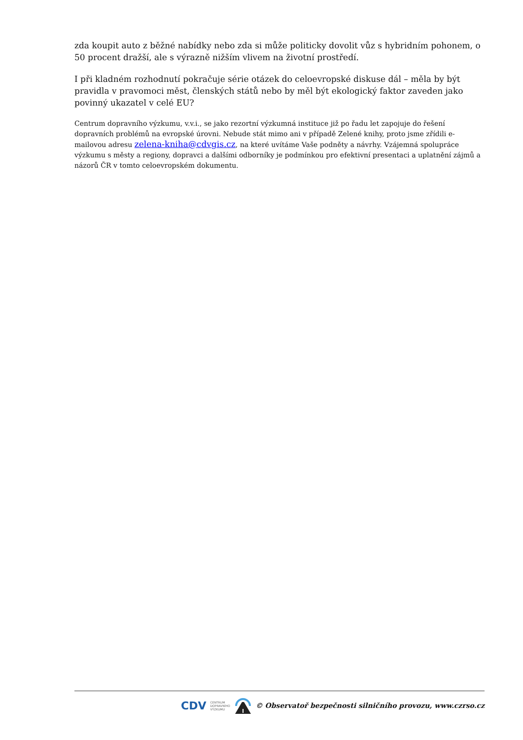zda koupit auto z běžné nabídky nebo zda si může politicky dovolit vůz s hybridním pohonem, o 50 procent dražší, ale s výrazně nižším vlivem na životní prostředí.
I při kladném rozhodnutí pokračuje série otázek do celoevropské diskuse dál – měla by být pravidla v pravomoci měst, členských států nebo by měl být ekologický faktor zaveden jako povinný ukazatel v celé EU?
Centrum dopravního výzkumu, v.v.i., se jako rezortní výzkumná instituce již po řadu let zapojuje do řešení dopravních problémů na evropské úrovni. Nebude stát mimo ani v případě Zelené knihy, proto jsme zřídili e-mailovou adresu zelena-kniha@cdvgis.cz, na které uvítáme Vaše podněty a návrhy. Vzájemná spolupráce výzkumu s městy a regiony, dopravci a dalšími odborníky je podmínkou pro efektivní presentaci a uplatnění zájmů a názorů ČR v tomto celoevropském dokumentu.
CDV CENTRUM
DOPRAVNÍHO
VÝZKUMU © Observatoř bezpečnosti silničního provozu, www.czrso.cz